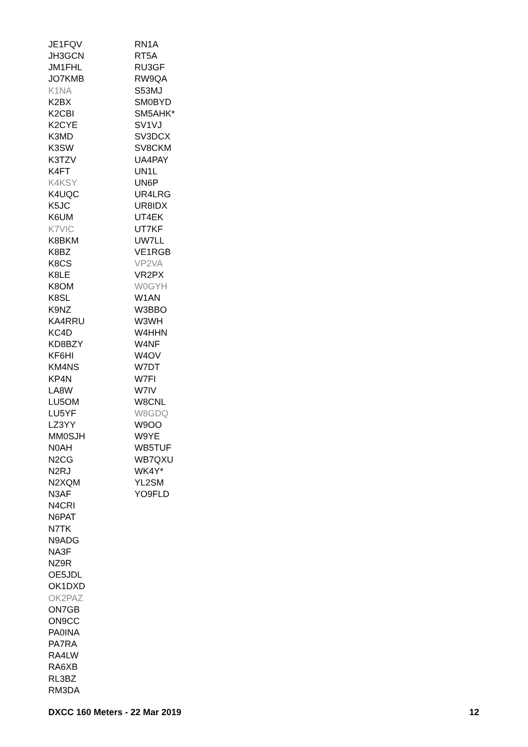JE1FQV
JH3GCN
JM1FHL
JO7KMB
K1NA
K2BX
K2CBI
K2CYE
K3MD
K3SW
K3TZV
K4FT
K4KSY
K4UQC
K5JC
K6UM
K7VIC
K8BKM
K8BZ
K8CS
K8LE
K8OM
K8SL
K9NZ
KA4RRU
KC4D
KD8BZY
KF6HI
KM4NS
KP4N
LA8W
LU5OM
LU5YF
LZ3YY
MM0SJH
N0AH
N2CG
N2RJ
N2XQM
N3AF
N4CRI
N6PAT
N7TK
N9ADG
NA3F
NZ9R
OE5JDL
OK1DXD
OK2PAZ
ON7GB
ON9CC
PA0INA
PA7RA
RA4LW
RA6XB
RL3BZ
RM3DA
RN1A
RT5A
RU3GF
RW9QA
S53MJ
SM0BYD
SM5AHK*
SV1VJ
SV3DCX
SV8CKM
UA4PAY
UN1L
UN6P
UR4LRG
UR8IDX
UT4EK
UT7KF
UW7LL
VE1RGB
VP2VA
VR2PX
W0GYH
W1AN
W3BBO
W3WH
W4HHN
W4NF
W4OV
W7DT
W7FI
W7IV
W8CNL
W8GDQ
W9OO
W9YE
WB5TUF
WB7QXU
WK4Y*
YL2SM
YO9FLD
DXCC 160 Meters - 22 Mar 2019 12